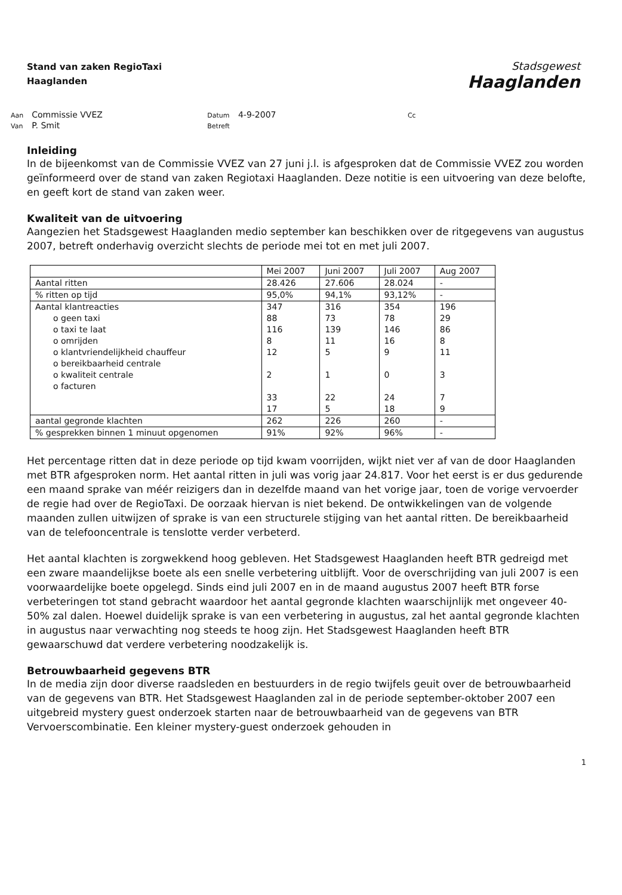Stand van zaken RegioTaxi
Haaglanden
Stadsgewest
Haaglanden
| Aan | Commissie VVEZ | Datum | 4-9-2007 | Cc |
| Van | P. Smit | Betreft | | |
Inleiding
In de bijeenkomst van de Commissie VVEZ van 27 juni j.l. is afgesproken dat de Commissie VVEZ zou worden geïnformeerd over de stand van zaken Regiotaxi Haaglanden. Deze notitie is een uitvoering van deze belofte, en geeft kort de stand van zaken weer.
Kwaliteit van de uitvoering
Aangezien het Stadsgewest Haaglanden medio september kan beschikken over de ritgegevens van augustus 2007, betreft onderhavig overzicht slechts de periode mei tot en met juli 2007.
| | Mei 2007 | Juni 2007 | Juli 2007 | Aug 2007 |
| Aantal ritten | 28.426 | 27.606 | 28.024 | - |
| % ritten op tijd | 95,0% | 94,1% | 93,12% | - |
| Aantal klantreacties o geen taxi o taxi te laat o omrijden o klantvriendelijkheid chauffeur o bereikbaarheid centrale o kwaliteit centrale o facturen | 347 88 116 8 12 2 33 17 | 316 73 139 11 5 1 22 5 | 354 78 146 16 9 0 24 18 | 196 29 86 8 11 3 7 9 |
| aantal gegronde klachten | 262 | 226 | 260 | - |
| % gesprekken binnen 1 minuut opgenomen | 91% | 92% | 96% | - |
Het percentage ritten dat in deze periode op tijd kwam voorrijden, wijkt niet ver af van de door Haaglanden met BTR afgesproken norm. Het aantal ritten in juli was vorig jaar 24.817. Voor het eerst is er dus gedurende een maand sprake van méér reizigers dan in dezelfde maand van het vorige jaar, toen de vorige vervoerder de regie had over de RegioTaxi. De oorzaak hiervan is niet bekend. De ontwikkelingen van de volgende maanden zullen uitwijzen of sprake is van een structurele stijging van het aantal ritten. De bereikbaarheid van de telefooncentrale is tenslotte verder verbeterd.
Het aantal klachten is zorgwekkend hoog gebleven. Het Stadsgewest Haaglanden heeft BTR gedreigd met een zware maandelijkse boete als een snelle verbetering uitblijft. Voor de overschrijding van juli 2007 is een voorwaardelijke boete opgelegd. Sinds eind juli 2007 en in de maand augustus 2007 heeft BTR forse verbeteringen tot stand gebracht waardoor het aantal gegronde klachten waarschijnlijk met ongeveer 40-50% zal dalen. Hoewel duidelijk sprake is van een verbetering in augustus, zal het aantal gegronde klachten in augustus naar verwachting nog steeds te hoog zijn. Het Stadsgewest Haaglanden heeft BTR gewaarschuwd dat verdere verbetering noodzakelijk is.
Betrouwbaarheid gegevens BTR
In de media zijn door diverse raadsleden en bestuurders in de regio twijfels geuit over de betrouwbaarheid van de gegevens van BTR. Het Stadsgewest Haaglanden zal in de periode september-oktober 2007 een uitgebreid mystery guest onderzoek starten naar de betrouwbaarheid van de gegevens van BTR Vervoerscombinatie. Een kleiner mystery-guest onderzoek gehouden in
1